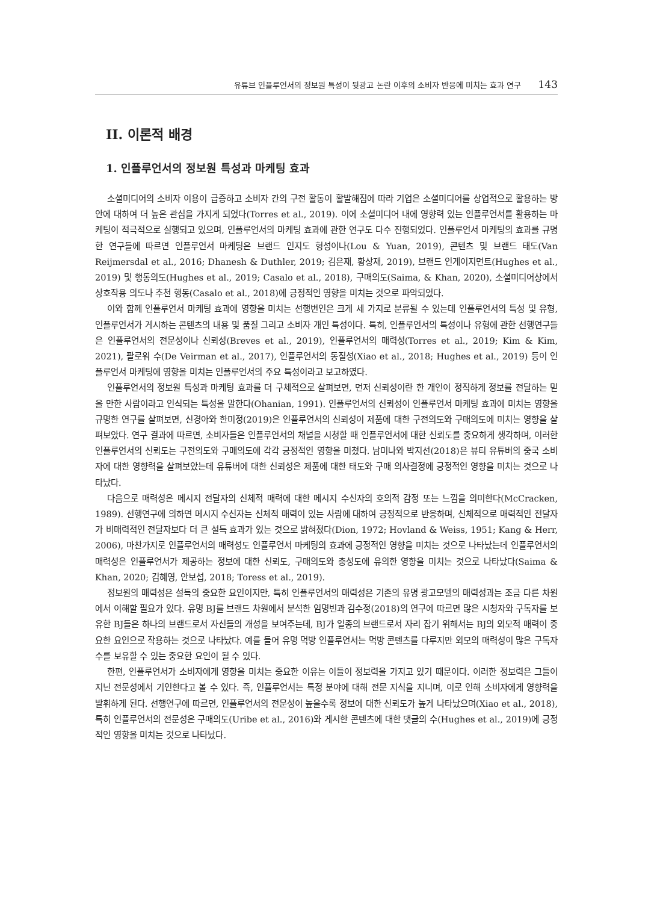유튜브 인플루언서의 정보원 특성이 뒷광고 논란 이후의 소비자 반응에 미치는 효과 연구 143
II. 이론적 배경
1. 인플루언서의 정보원 특성과 마케팅 효과
소셜미디어의 소비자 이용이 급증하고 소비자 간의 구전 활동이 활발해짐에 따라 기업은 소셜미디어를 상업적으로 활용하는 방안에 대하여 더 높은 관심을 가지게 되었다(Torres et al., 2019). 이에 소셜미디어 내에 영향력 있는 인플루언서를 활용하는 마케팅이 적극적으로 실행되고 있으며, 인플루언서의 마케팅 효과에 관한 연구도 다수 진행되었다. 인플루언서 마케팅의 효과를 규명한 연구들에 따르면 인플루언서 마케팅은 브랜드 인지도 형성이나(Lou & Yuan, 2019), 콘텐츠 및 브랜드 태도(Van Reijmersdal et al., 2016; Dhanesh & Duthler, 2019; 김은재, 황상재, 2019), 브랜드 인게이지먼트(Hughes et al., 2019) 및 행동의도(Hughes et al., 2019; Casalo et al., 2018), 구매의도(Saima, & Khan, 2020), 소셜미디어상에서 상호작용 의도나 추천 행동(Casalo et al., 2018)에 긍정적인 영향을 미치는 것으로 파악되었다.
이와 함께 인플루언서 마케팅 효과에 영향을 미치는 선행변인은 크게 세 가지로 분류될 수 있는데 인플루언서의 특성 및 유형, 인플루언서가 게시하는 콘텐츠의 내용 및 품질 그리고 소비자 개인 특성이다. 특히, 인플루언서의 특성이나 유형에 관한 선행연구들은 인플루언서의 전문성이나 신뢰성(Breves et al., 2019), 인플루언서의 매력성(Torres et al., 2019; Kim & Kim, 2021), 팔로워 수(De Veirman et al., 2017), 인플루언서의 동질성(Xiao et al., 2018; Hughes et al., 2019) 등이 인플루언서 마케팅에 영향을 미치는 인플루언서의 주요 특성이라고 보고하였다.
인플루언서의 정보원 특성과 마케팅 효과를 더 구체적으로 살펴보면, 먼저 신뢰성이란 한 개인이 정직하게 정보를 전달하는 믿을 만한 사람이라고 인식되는 특성을 말한다(Ohanian, 1991). 인플루언서의 신뢰성이 인플루언서 마케팅 효과에 미치는 영향을 규명한 연구를 살펴보면, 신경아와 한미정(2019)은 인플루언서의 신뢰성이 제품에 대한 구전의도와 구매의도에 미치는 영향을 살펴보았다. 연구 결과에 따르면, 소비자들은 인플루언서의 채널을 시청할 때 인플루언서에 대한 신뢰도를 중요하게 생각하며, 이러한 인플루언서의 신뢰도는 구전의도와 구매의도에 각각 긍정적인 영향을 미쳤다. 남미나와 박지선(2018)은 뷰티 유튜버의 중국 소비자에 대한 영향력을 살펴보았는데 유튜버에 대한 신뢰성은 제품에 대한 태도와 구매 의사결정에 긍정적인 영향을 미치는 것으로 나타났다.
다음으로 매력성은 메시지 전달자의 신체적 매력에 대한 메시지 수신자의 호의적 감정 또는 느낌을 의미한다(McCracken, 1989). 선행연구에 의하면 메시지 수신자는 신체적 매력이 있는 사람에 대하여 긍정적으로 반응하며, 신체적으로 매력적인 전달자가 비매력적인 전달자보다 더 큰 설득 효과가 있는 것으로 밝혀졌다(Dion, 1972; Hovland & Weiss, 1951; Kang & Herr, 2006), 마찬가지로 인플루언서의 매력성도 인플루언서 마케팅의 효과에 긍정적인 영향을 미치는 것으로 나타났는데 인플루언서의 매력성은 인플루언서가 제공하는 정보에 대한 신뢰도, 구매의도와 충성도에 유의한 영향을 미치는 것으로 나타났다(Saima & Khan, 2020; 김혜영, 안보섭, 2018; Toress et al., 2019).
정보원의 매력성은 설득의 중요한 요인이지만, 특히 인플루언서의 매력성은 기존의 유명 광고모델의 매력성과는 조금 다른 차원에서 이해할 필요가 있다. 유명 BJ를 브랜드 차원에서 분석한 임명빈과 김수정(2018)의 연구에 따르면 많은 시청자와 구독자를 보유한 BJ들은 하나의 브랜드로서 자신들의 개성을 보여주는데, BJ가 일종의 브랜드로서 자리 잡기 위해서는 BJ의 외모적 매력이 중요한 요인으로 작용하는 것으로 나타났다. 예를 들어 유명 먹방 인플루언서는 먹방 콘텐츠를 다루지만 외모의 매력성이 많은 구독자 수를 보유할 수 있는 중요한 요인이 될 수 있다.
한편, 인플루언서가 소비자에게 영향을 미치는 중요한 이유는 이들이 정보력을 가지고 있기 때문이다. 이러한 정보력은 그들이 지닌 전문성에서 기인한다고 볼 수 있다. 즉, 인플루언서는 특정 분야에 대해 전문 지식을 지니며, 이로 인해 소비자에게 영향력을 발휘하게 된다. 선행연구에 따르면, 인플루언서의 전문성이 높을수록 정보에 대한 신뢰도가 높게 나타났으며(Xiao et al., 2018), 특히 인플루언서의 전문성은 구매의도(Uribe et al., 2016)와 게시한 콘텐츠에 대한 댓글의 수(Hughes et al., 2019)에 긍정적인 영향을 미치는 것으로 나타났다.